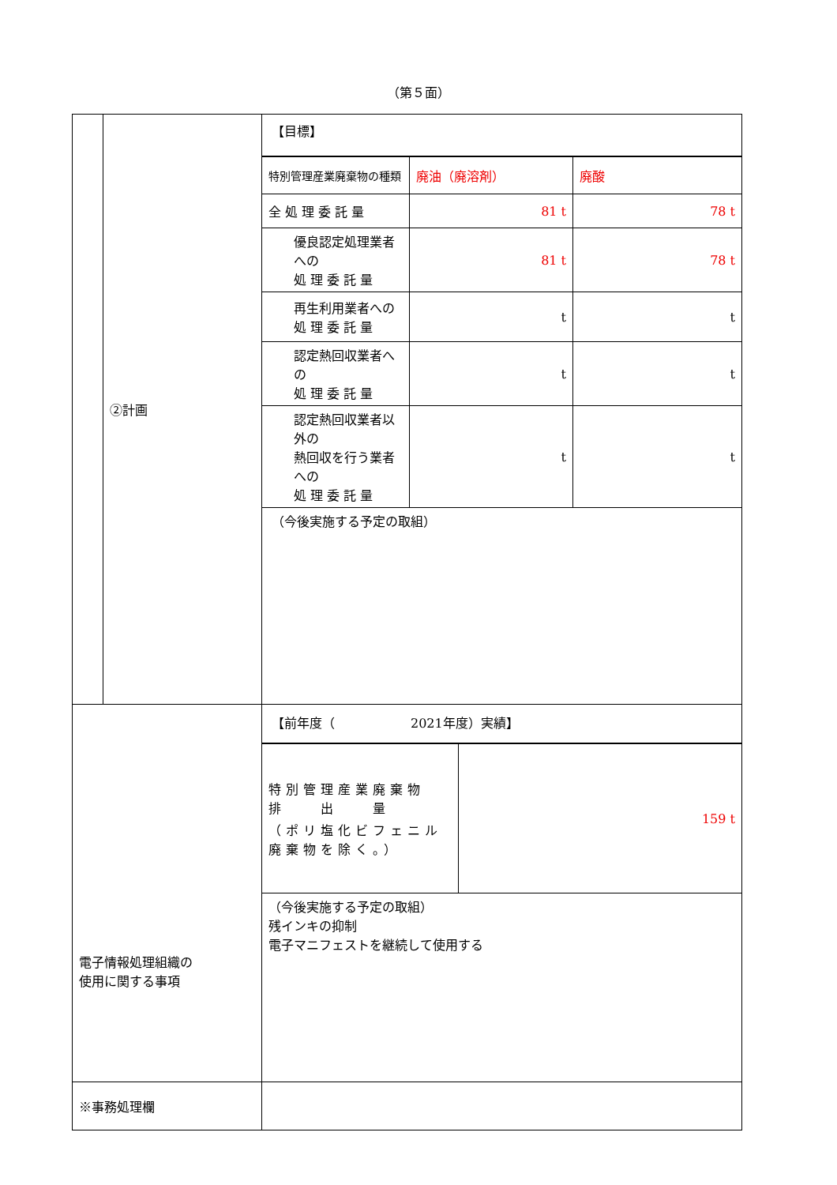（第５面）
| | ②計画 | 【目標】 / 特別管理産業廃棄物の種類 / 廃油（廃溶剤） / 廃酸 / / 全 処 理 委 託 量 / 81 t / 78 t / / 優良認定処理業者への 処 理 委 託 量 / 81 t / 78 t / / 再生利用業者への 処 理 委 託 量 / t / t / / 認定熱回収業者への 処 理 委 託 量 / t / t / / 認定熱回収業者以外の 熱回収を行う業者への 処 理 委 託 量 / t / t / （今後実施する予定の取組） |
| 電子情報処理組織の 使用に関する事項 | | 【前年度（ 2021年度）実績】 / 特別管理産業廃棄物 排 出 量 （ポリ塩化ビフェニル廃棄物を除く。） / 159 t / （今後実施する予定の取組） 残インキの抑制 電子マニフェストを継続して使用する |
| ※事務処理欄 | | |